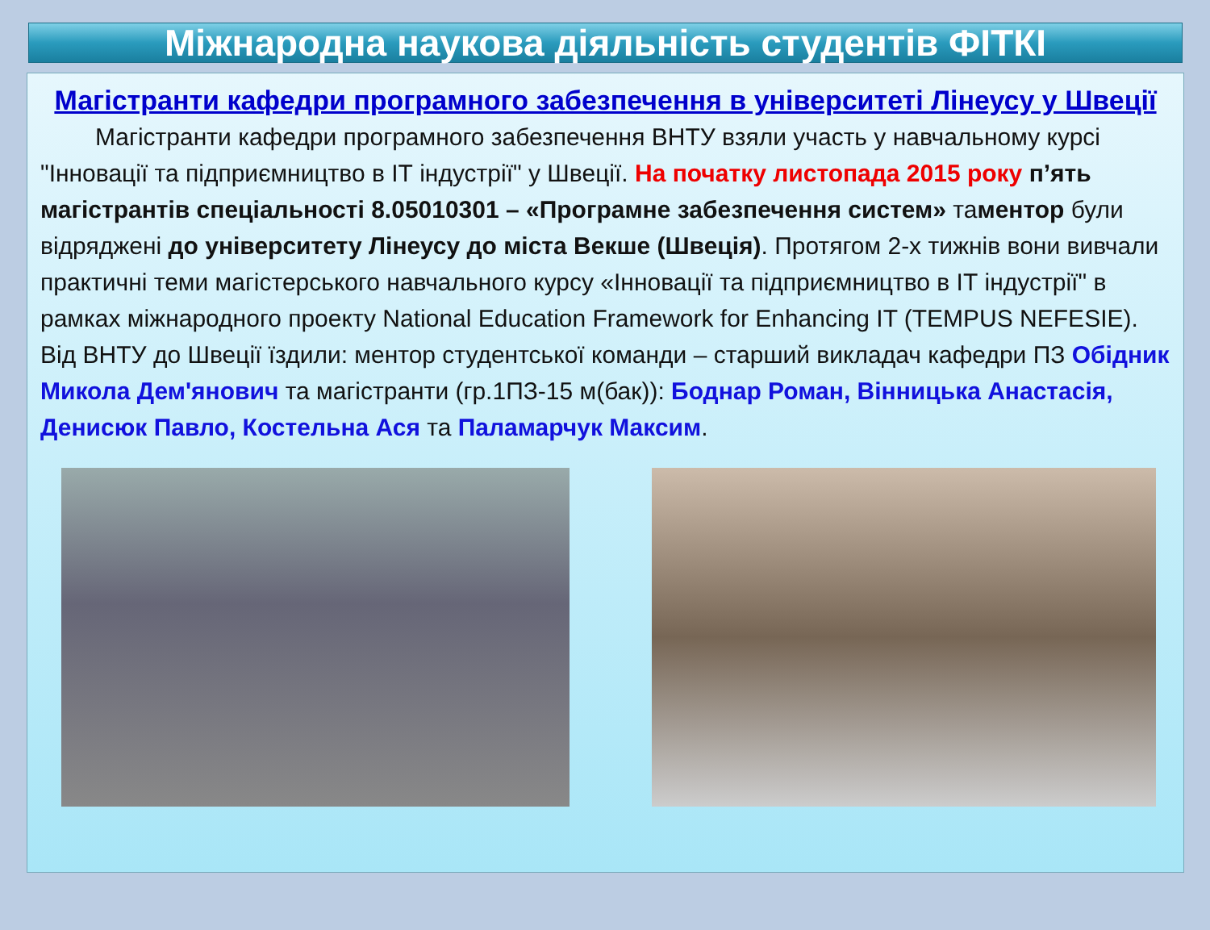Міжнародна наукова діяльність студентів ФІТКІ
Магістранти кафедри програмного забезпечення в університеті Лінеусу у Швеції
Магістранти кафедри програмного забезпечення ВНТУ взяли участь у навчальному курсі "Інновації та підприємництво в ІТ індустрії" у Швеції. На початку листопада 2015 року п’ять магістрантів спеціальності 8.05010301 – «Програмне забезпечення систем» таментор були відряджені до університету Лінеусу до міста Векше (Швеція). Протягом 2-х тижнів вони вивчали практичні теми магістерського навчального курсу «Інновації та підприємництво в ІТ індустрії" в рамках міжнародного проекту National Education Framework for Enhancing IT (TEMPUS NEFESIE). Від ВНТУ до Швеції їздили: ментор студентської команди – старший викладач кафедри ПЗ Обідник Микола Дем'янович та магістранти (гр.1ПЗ-15 м(бак)): Боднар Роман, Вінницька Анастасія, Денисюк Павло, Костельна Ася та Паламарчук Максим.